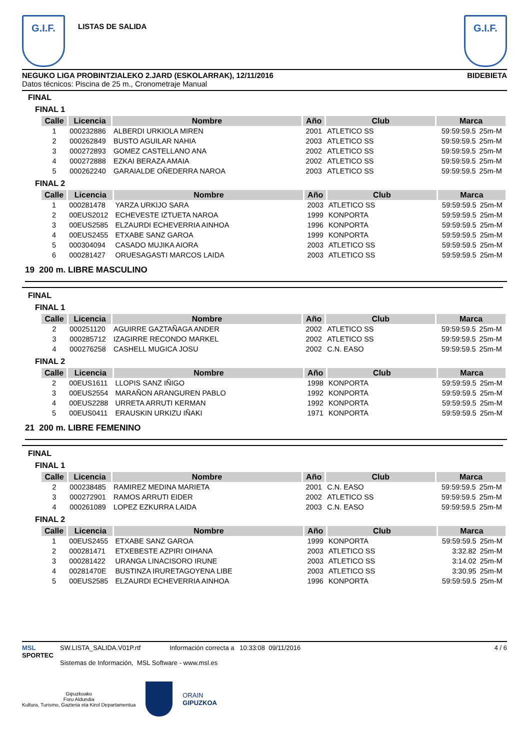G.I.F.
LISTAS DE SALIDA
G.I.F.
NEGUKO LIGA PROBINTZIALEKO 2.JARD (ESKOLARRAK), 12/11/2016 BIDEBIETA
Datos técnicos: Piscina de 25 m., Cronometraje Manual
FINAL
FINAL 1
| Calle | Licencia | Nombre | Año | Club | Marca | |
| --- | --- | --- | --- | --- | --- | --- |
| 1 | 000232886 | ALBERDI URKIOLA MIREN | 2001 | ATLETICO SS | 59:59:59.5 | 25m-M |
| 2 | 000262849 | BUSTO AGUILAR NAHIA | 2003 | ATLETICO SS | 59:59:59.5 | 25m-M |
| 3 | 000272893 | GOMEZ CASTELLANO ANA | 2002 | ATLETICO SS | 59:59:59.5 | 25m-M |
| 4 | 000272888 | EZKAI BERAZA AMAIA | 2002 | ATLETICO SS | 59:59:59.5 | 25m-M |
| 5 | 000262240 | GARAIALDE OÑEDERRA NAROA | 2003 | ATLETICO SS | 59:59:59.5 | 25m-M |
FINAL 2
| Calle | Licencia | Nombre | Año | Club | Marca | |
| --- | --- | --- | --- | --- | --- | --- |
| 1 | 000281478 | YARZA URKIJO SARA | 2003 | ATLETICO SS | 59:59:59.5 | 25m-M |
| 2 | 00EUS2012 | ECHEVESTE IZTUETA NAROA | 1999 | KONPORTA | 59:59:59.5 | 25m-M |
| 3 | 00EUS2585 | ELZAURDI ECHEVERRIA AINHOA | 1996 | KONPORTA | 59:59:59.5 | 25m-M |
| 4 | 00EUS2455 | ETXABE SANZ GAROA | 1999 | KONPORTA | 59:59:59.5 | 25m-M |
| 5 | 000304094 | CASADO MUJIKA AIORA | 2003 | ATLETICO SS | 59:59:59.5 | 25m-M |
| 6 | 000281427 | ORUESAGASTI MARCOS LAIDA | 2003 | ATLETICO SS | 59:59:59.5 | 25m-M |
19 200 m. LIBRE MASCULINO
FINAL
FINAL 1
| Calle | Licencia | Nombre | Año | Club | Marca | |
| --- | --- | --- | --- | --- | --- | --- |
| 2 | 000251120 | AGUIRRE GAZTAÑAGA ANDER | 2002 | ATLETICO SS | 59:59:59.5 | 25m-M |
| 3 | 000285712 | IZAGIRRE RECONDO MARKEL | 2002 | ATLETICO SS | 59:59:59.5 | 25m-M |
| 4 | 000276258 | CASHELL MUGICA JOSU | 2002 | C.N. EASO | 59:59:59.5 | 25m-M |
FINAL 2
| Calle | Licencia | Nombre | Año | Club | Marca | |
| --- | --- | --- | --- | --- | --- | --- |
| 2 | 00EUS1611 | LLOPIS SANZ IÑIGO | 1998 | KONPORTA | 59:59:59.5 | 25m-M |
| 3 | 00EUS2554 | MARAÑON ARANGUREN PABLO | 1992 | KONPORTA | 59:59:59.5 | 25m-M |
| 4 | 00EUS2288 | URRETA ARRUTI KERMAN | 1992 | KONPORTA | 59:59:59.5 | 25m-M |
| 5 | 00EUS0411 | ERAUSKIN URKIZU IÑAKI | 1971 | KONPORTA | 59:59:59.5 | 25m-M |
21 200 m. LIBRE FEMENINO
FINAL
FINAL 1
| Calle | Licencia | Nombre | Año | Club | Marca | |
| --- | --- | --- | --- | --- | --- | --- |
| 2 | 000238485 | RAMIREZ MEDINA MARIETA | 2001 | C.N. EASO | 59:59:59.5 | 25m-M |
| 3 | 000272901 | RAMOS ARRUTI EIDER | 2002 | ATLETICO SS | 59:59:59.5 | 25m-M |
| 4 | 000261089 | LOPEZ EZKURRA LAIDA | 2003 | C.N. EASO | 59:59:59.5 | 25m-M |
FINAL 2
| Calle | Licencia | Nombre | Año | Club | Marca | |
| --- | --- | --- | --- | --- | --- | --- |
| 1 | 00EUS2455 | ETXABE SANZ GAROA | 1999 | KONPORTA | 59:59:59.5 | 25m-M |
| 2 | 000281471 | ETXEBESTE AZPIRI OIHANA | 2003 | ATLETICO SS | 3:32.82 | 25m-M |
| 3 | 000281422 | URANGA LINACISORO IRUNE | 2003 | ATLETICO SS | 3:14.02 | 25m-M |
| 4 | 00281470E | BUSTINZA IRURETAGOYENA LIBE | 2003 | ATLETICO SS | 3:30.95 | 25m-M |
| 5 | 00EUS2585 | ELZAURDI ECHEVERRIA AINHOA | 1996 | KONPORTA | 59:59:59.5 | 25m-M |
MSL
SPORTEC
SW.LISTA_SALIDA.V01P.rtf Información correcta a 10:33:08 09/11/2016
Sistemas de Información, MSL Software - www.msl.es
4 / 6
Gipuzkoako
Foru Aldundia
Kultura, Turismo, Gazteria eta Kirol Departamentua
ORAIN
GIPUZKOA